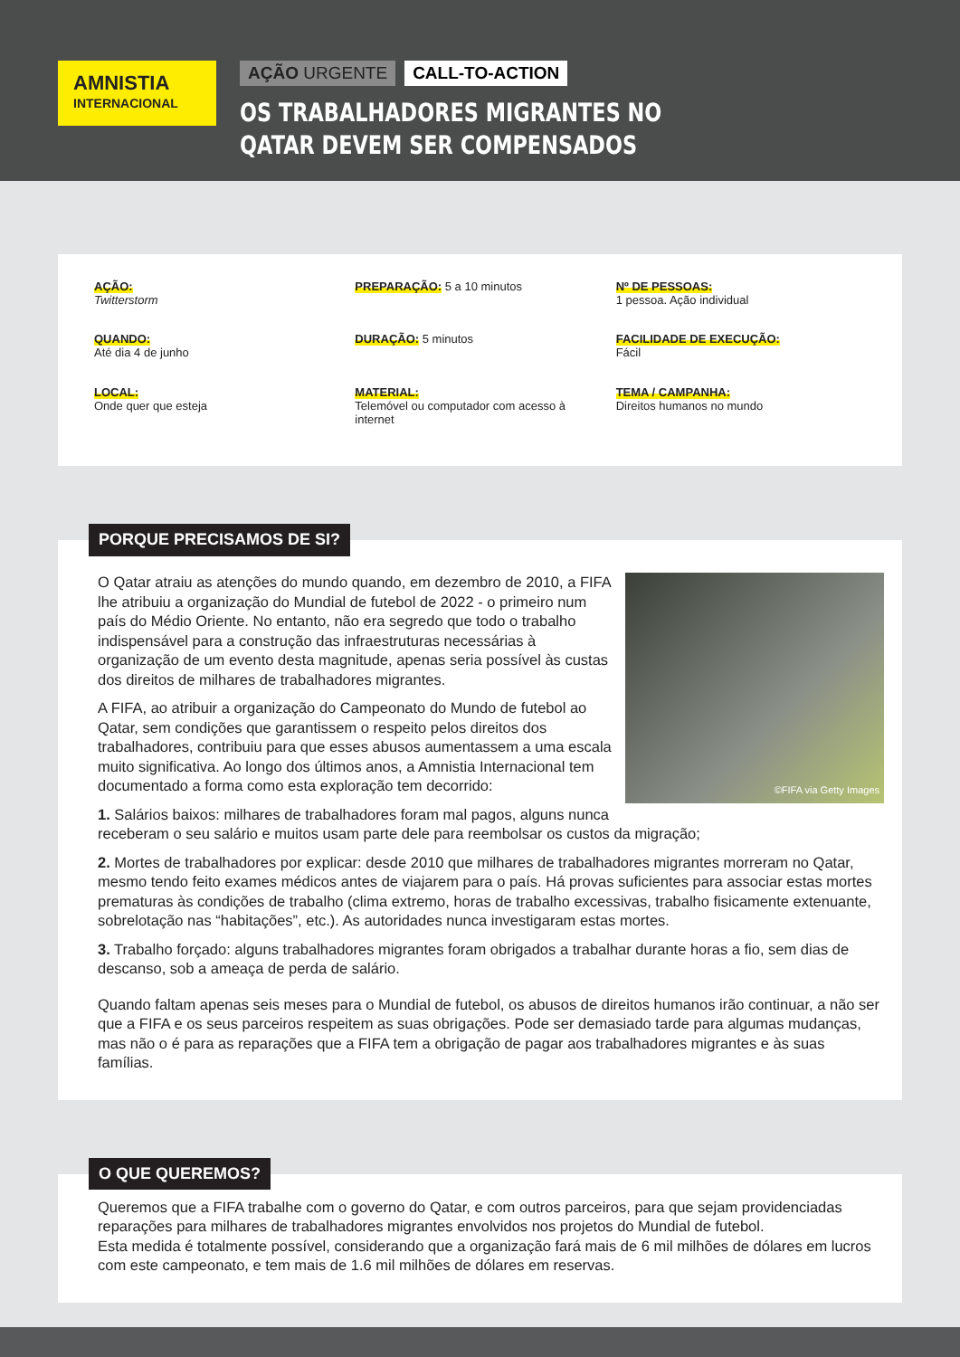AMNISTIA
INTERNACIONAL
AÇÃO URGENTE CALL-TO-ACTION
OS TRABALHADORES MIGRANTES NO
QATAR DEVEM SER COMPENSADOS
AÇÃO:
Twitterstorm
PREPARAÇÃO: 5 a 10 minutos
Nº DE PESSOAS:
1 pessoa. Ação individual
QUANDO:
Até dia 4 de junho
DURAÇÃO: 5 minutos
FACILIDADE DE EXECUÇÃO:
Fácil
LOCAL:
Onde quer que esteja
MATERIAL:
Telemóvel ou computador com acesso à internet
TEMA / CAMPANHA:
Direitos humanos no mundo
PORQUE PRECISAMOS DE SI?
©FIFA via Getty Images
O Qatar atraiu as atenções do mundo quando, em dezembro de 2010, a FIFA lhe atribuiu a organização do Mundial de futebol de 2022 - o primeiro num país do Médio Oriente. No entanto, não era segredo que todo o trabalho indispensável para a construção das infraestruturas necessárias à organização de um evento desta magnitude, apenas seria possível às custas dos direitos de milhares de trabalhadores migrantes.
A FIFA, ao atribuir a organização do Campeonato do Mundo de futebol ao Qatar, sem condições que garantissem o respeito pelos direitos dos trabalhadores, contribuiu para que esses abusos aumentassem a uma escala muito significativa. Ao longo dos últimos anos, a Amnistia Internacional tem documentado a forma como esta exploração tem decorrido:
1. Salários baixos: milhares de trabalhadores foram mal pagos, alguns nunca receberam o seu salário e muitos usam parte dele para reembolsar os custos da migração;
2. Mortes de trabalhadores por explicar: desde 2010 que milhares de trabalhadores migrantes morreram no Qatar, mesmo tendo feito exames médicos antes de viajarem para o país. Há provas suficientes para associar estas mortes prematuras às condições de trabalho (clima extremo, horas de trabalho excessivas, trabalho fisicamente extenuante, sobrelotação nas “habitações”, etc.). As autoridades nunca investigaram estas mortes.
3. Trabalho forçado: alguns trabalhadores migrantes foram obrigados a trabalhar durante horas a fio, sem dias de descanso, sob a ameaça de perda de salário.
Quando faltam apenas seis meses para o Mundial de futebol, os abusos de direitos humanos irão continuar, a não ser que a FIFA e os seus parceiros respeitem as suas obrigações. Pode ser demasiado tarde para algumas mudanças, mas não o é para as reparações que a FIFA tem a obrigação de pagar aos trabalhadores migrantes e às suas famílias.
O QUE QUEREMOS?
Queremos que a FIFA trabalhe com o governo do Qatar, e com outros parceiros, para que sejam providenciadas reparações para milhares de trabalhadores migrantes envolvidos nos projetos do Mundial de futebol.
Esta medida é totalmente possível, considerando que a organização fará mais de 6 mil milhões de dólares em lucros com este campeonato, e tem mais de 1.6 mil milhões de dólares em reservas.